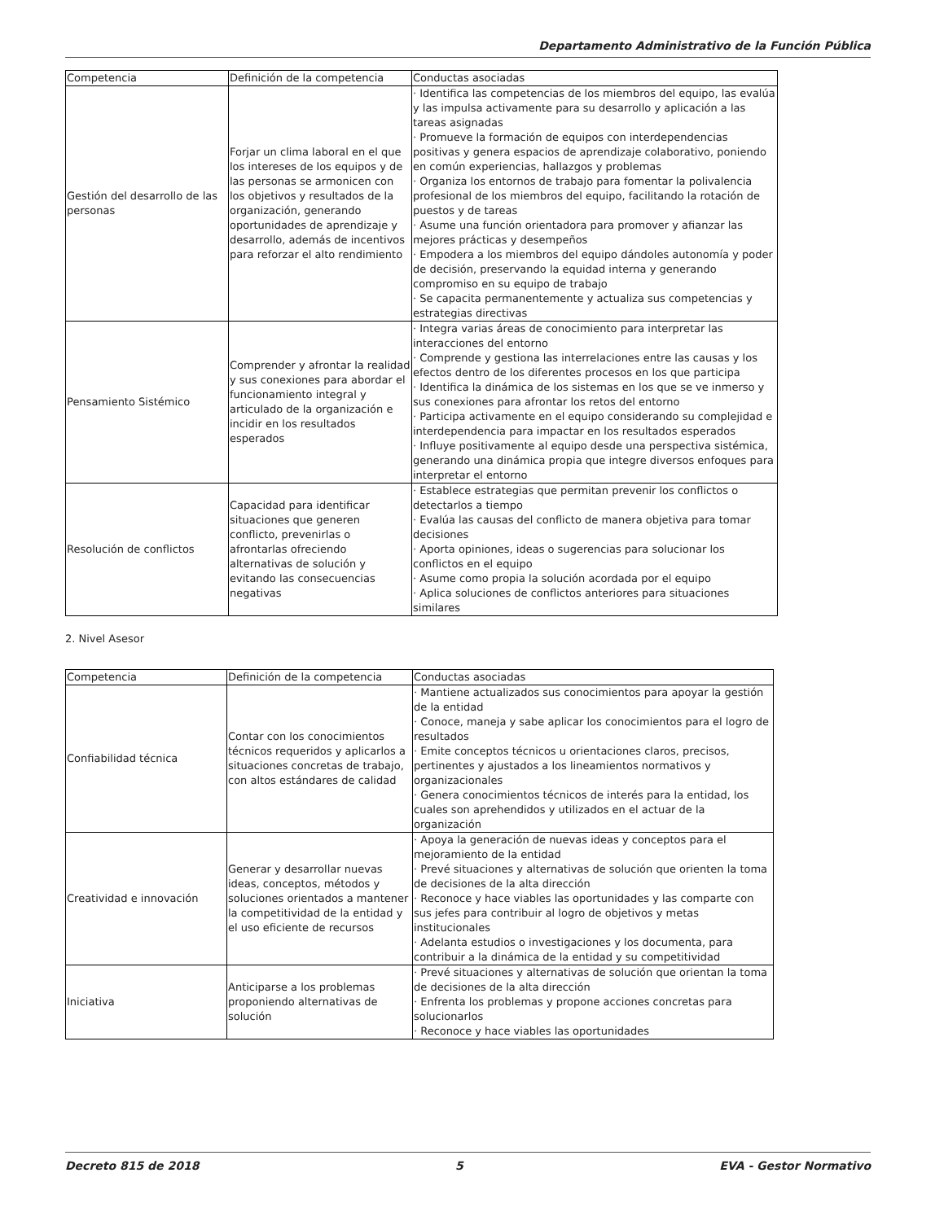Departamento Administrativo de la Función Pública
| Competencia | Definición de la competencia | Conductas asociadas |
| Gestión del desarrollo de las personas | Forjar un clima laboral en el que los intereses de los equipos y de las personas se armonicen con los objetivos y resultados de la organización, generando oportunidades de aprendizaje y desarrollo, además de incentivos para reforzar el alto rendimiento | · Identifica las competencias de los miembros del equipo, las evalúa y las impulsa activamente para su desarrollo y aplicación a las tareas asignadas · Promueve la formación de equipos con interdependencias positivas y genera espacios de aprendizaje colaborativo, poniendo en común experiencias, hallazgos y problemas · Organiza los entornos de trabajo para fomentar la polivalencia profesional de los miembros del equipo, facilitando la rotación de puestos y de tareas · Asume una función orientadora para promover y afianzar las mejores prácticas y desempeños · Empodera a los miembros del equipo dándoles autonomía y poder de decisión, preservando la equidad interna y generando compromiso en su equipo de trabajo · Se capacita permanentemente y actualiza sus competencias y estrategias directivas |
| Pensamiento Sistémico | Comprender y afrontar la realidad y sus conexiones para abordar el funcionamiento integral y articulado de la organización e incidir en los resultados esperados | · Integra varias áreas de conocimiento para interpretar las interacciones del entorno · Comprende y gestiona las interrelaciones entre las causas y los efectos dentro de los diferentes procesos en los que participa · Identifica la dinámica de los sistemas en los que se ve inmerso y sus conexiones para afrontar los retos del entorno · Participa activamente en el equipo considerando su complejidad e interdependencia para impactar en los resultados esperados · Influye positivamente al equipo desde una perspectiva sistémica, generando una dinámica propia que integre diversos enfoques para interpretar el entorno |
| Resolución de conflictos | Capacidad para identificar situaciones que generen conflicto, prevenirlas o afrontarlas ofreciendo alternativas de solución y evitando las consecuencias negativas | · Establece estrategias que permitan prevenir los conflictos o detectarlos a tiempo · Evalúa las causas del conflicto de manera objetiva para tomar decisiones · Aporta opiniones, ideas o sugerencias para solucionar los conflictos en el equipo · Asume como propia la solución acordada por el equipo · Aplica soluciones de conflictos anteriores para situaciones similares |
2. Nivel Asesor
| Competencia | Definición de la competencia | Conductas asociadas |
| Confiabilidad técnica | Contar con los conocimientos técnicos requeridos y aplicarlos a situaciones concretas de trabajo, con altos estándares de calidad | · Mantiene actualizados sus conocimientos para apoyar la gestión de la entidad · Conoce, maneja y sabe aplicar los conocimientos para el logro de resultados · Emite conceptos técnicos u orientaciones claros, precisos, pertinentes y ajustados a los lineamientos normativos y organizacionales · Genera conocimientos técnicos de interés para la entidad, los cuales son aprehendidos y utilizados en el actuar de la organización |
| Creatividad e innovación | Generar y desarrollar nuevas ideas, conceptos, métodos y soluciones orientados a mantener la competitividad de la entidad y el uso eficiente de recursos | · Apoya la generación de nuevas ideas y conceptos para el mejoramiento de la entidad · Prevé situaciones y alternativas de solución que orienten la toma de decisiones de la alta dirección · Reconoce y hace viables las oportunidades y las comparte con sus jefes para contribuir al logro de objetivos y metas institucionales · Adelanta estudios o investigaciones y los documenta, para contribuir a la dinámica de la entidad y su competitividad |
| Iniciativa | Anticiparse a los problemas proponiendo alternativas de solución | · Prevé situaciones y alternativas de solución que orientan la toma de decisiones de la alta dirección · Enfrenta los problemas y propone acciones concretas para solucionarlos · Reconoce y hace viables las oportunidades |
Decreto 815 de 2018 5 EVA - Gestor Normativo